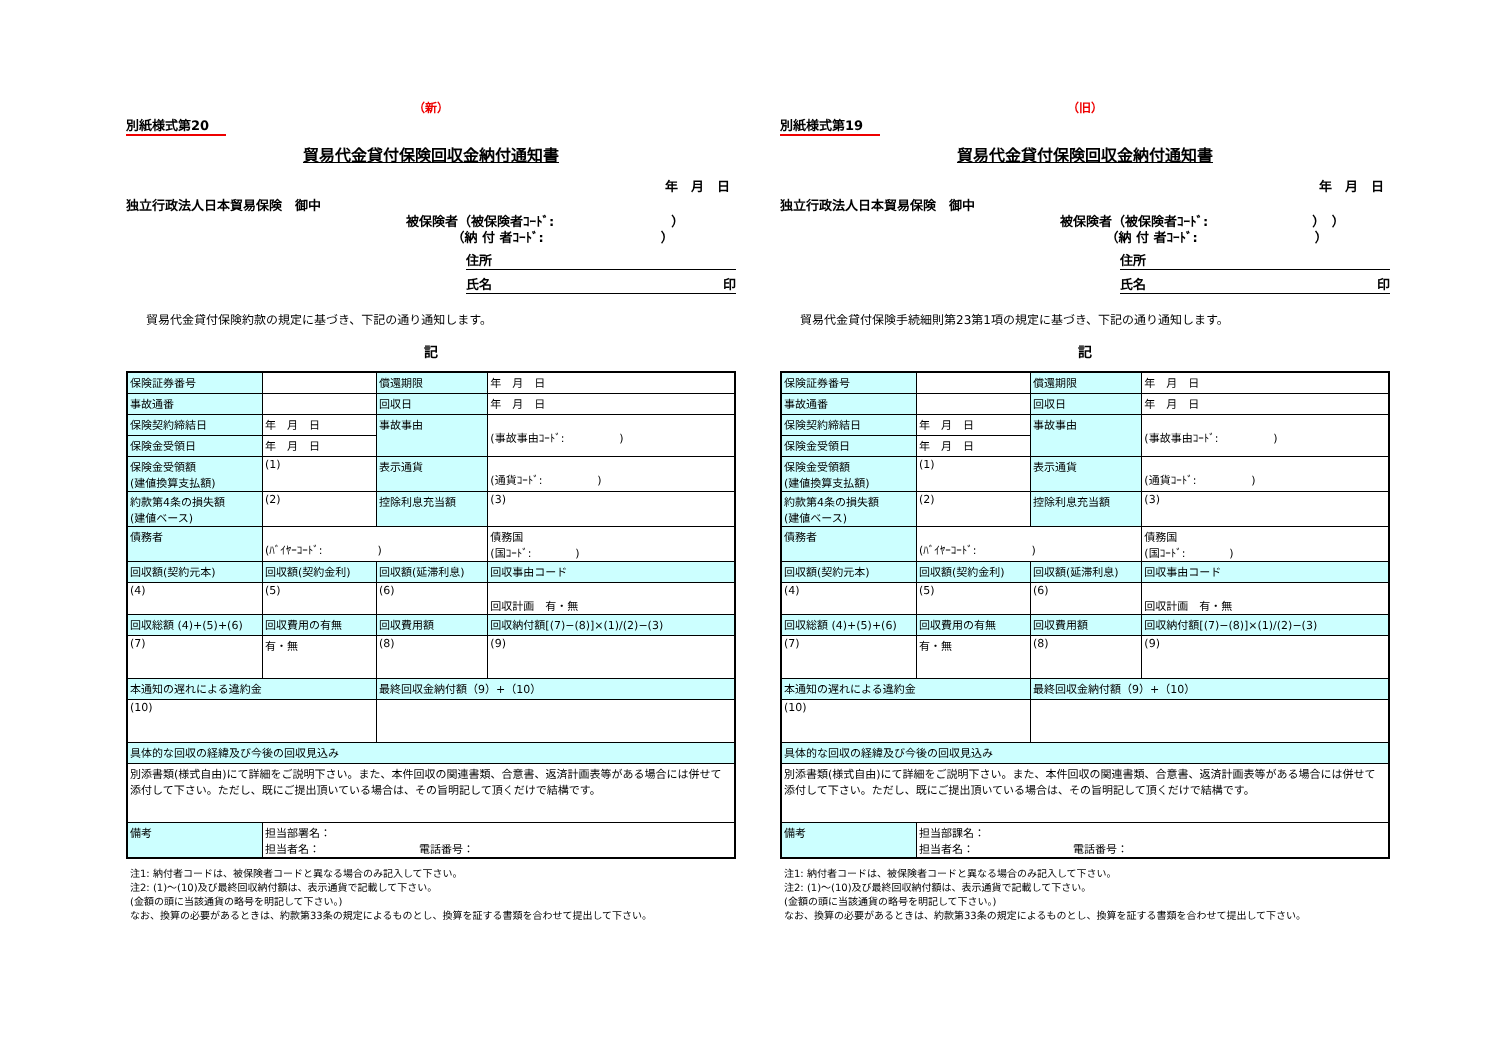（新）
別紙様式第20
貿易代金貸付保険回収金納付通知書
年　月　日
独立行政法人日本貿易保険　御中
被保険者（被保険者ｺｰﾄﾞ:　　　　　　　　　）
　　　　（納 付 者ｺｰﾄﾞ:　　　　　　　　　）
住所
氏名 印
貿易代金貸付保険約款の規定に基づき、下記の通り通知します。
記
| 保険証券番号 | | | 償還期限 | 年 月 日 |
| 事故通番 | | | 回収日 | 年 月 日 |
| 保険契約締結日 | 年 月 日 | | 事故事由 | (事故事由ｺｰﾄﾞ: ) |
| 保険金受領日 | 年 月 日 | | | |
| 保険金受領額 (建値換算支払額) | (1) | | 表示通貨 | (通貨ｺｰﾄﾞ: ) |
| 約款第4条の損失額 (建値ベース) | (2) | | 控除利息充当額 | (3) |
| 債務者 | (ﾊﾞｲﾔｰｺｰﾄﾞ: ) | | | 債務国 (国ｺｰﾄﾞ: ) |
| 回収額(契約元本) | 回収額(契約金利) | 回収額(延滞利息) | | 回収事由コード |
| (4) | (5) | (6) | | 回収計画 有・無 |
| 回収総額 (4)+(5)+(6) | 回収費用の有無 | 回収費用額 | | 回収納付額[(7)−(8)]×(1)/(2)−(3) |
| (7) | 有・無 | (8) | | (9) |
| 本通知の遅れによる違約金 | | 最終回収金納付額（9）+（10） | | |
| (10) | | | | |
| 具体的な回収の経緯及び今後の回収見込み | | | | |
| 別添書類(様式自由)にて詳細をご説明下さい。また、本件回収の関連書類、合意書、返済計画表等がある場合には併せて添付して下さい。ただし、既にご提出頂いている場合は、その旨明記して頂くだけで結構です。 | | | | |
| 備考 | 担当部署名： 担当者名： 電話番号： | | | |
注1: 納付者コードは、被保険者コードと異なる場合のみ記入して下さい。
注2: (1)〜(10)及び最終回収納付額は、表示通貨で記載して下さい。
(金額の頭に当該通貨の略号を明記して下さい。)
なお、換算の必要があるときは、約款第33条の規定によるものとし、換算を証する書類を合わせて提出して下さい。
（旧）
別紙様式第19
貿易代金貸付保険回収金納付通知書
年　月　日
独立行政法人日本貿易保険　御中
被保険者（被保険者ｺｰﾄﾞ:　　　　　　　　）　）
　　　　（納 付 者ｺｰﾄﾞ:　　　　　　　　　）
住所
氏名 印
貿易代金貸付保険手続細則第23第1項の規定に基づき、下記の通り通知します。
記
| 保険証券番号 | | | 償還期限 | 年 月 日 |
| 事故通番 | | | 回収日 | 年 月 日 |
| 保険契約締結日 | 年 月 日 | | 事故事由 | (事故事由ｺｰﾄﾞ: ) |
| 保険金受領日 | 年 月 日 | | | |
| 保険金受領額 (建値換算支払額) | (1) | | 表示通貨 | (通貨ｺｰﾄﾞ: ) |
| 約款第4条の損失額 (建値ベース) | (2) | | 控除利息充当額 | (3) |
| 債務者 | (ﾊﾞｲﾔｰｺｰﾄﾞ: ) | | | 債務国 (国ｺｰﾄﾞ: ) |
| 回収額(契約元本) | 回収額(契約金利) | 回収額(延滞利息) | | 回収事由コード |
| (4) | (5) | (6) | | 回収計画 有・無 |
| 回収総額 (4)+(5)+(6) | 回収費用の有無 | 回収費用額 | | 回収納付額[(7)−(8)]×(1)/(2)−(3) |
| (7) | 有・無 | (8) | | (9) |
| 本通知の遅れによる違約金 | | 最終回収金納付額（9）+（10） | | |
| (10) | | | | |
| 具体的な回収の経緯及び今後の回収見込み | | | | |
| 別添書類(様式自由)にて詳細をご説明下さい。また、本件回収の関連書類、合意書、返済計画表等がある場合には併せて添付して下さい。ただし、既にご提出頂いている場合は、その旨明記して頂くだけで結構です。 | | | | |
| 備考 | 担当部課名： 担当者名： 電話番号： | | | |
注1: 納付者コードは、被保険者コードと異なる場合のみ記入して下さい。
注2: (1)〜(10)及び最終回収納付額は、表示通貨で記載して下さい。
(金額の頭に当該通貨の略号を明記して下さい。)
なお、換算の必要があるときは、約款第33条の規定によるものとし、換算を証する書類を合わせて提出して下さい。